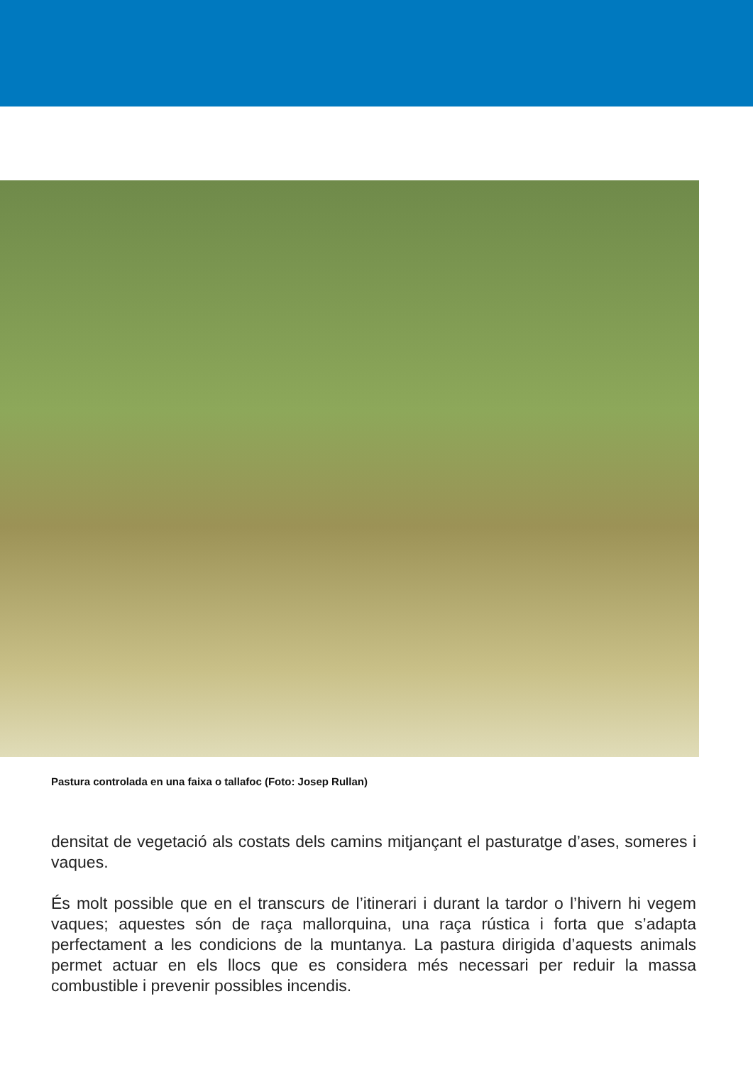Pastura controlada en una faixa o tallafoc (Foto: Josep Rullan)
densitat de vegetació als costats dels camins mitjançant el pasturatge d’ases, someres i vaques.
És molt possible que en el transcurs de l’itinerari i durant la tardor o l’hivern hi vegem vaques; aquestes són de raça mallorquina, una raça rústica i forta que s’adapta perfectament a les condicions de la muntanya. La pastura dirigida d’aquests animals permet actuar en els llocs que es considera més necessari per reduir la massa combustible i prevenir possibles incendis.